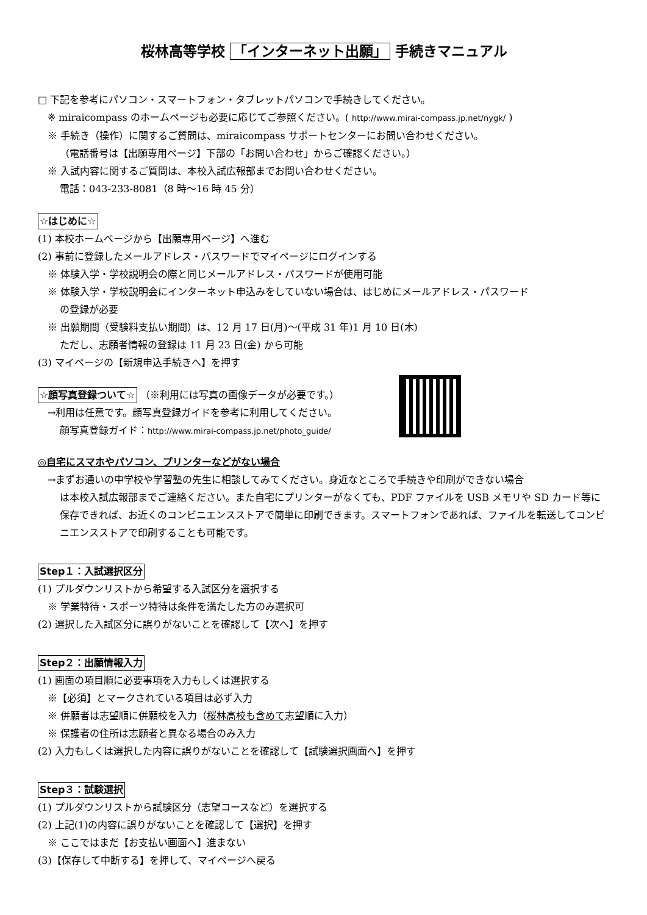桜林高等学校 「インターネット出願」 手続きマニュアル
□ 下記を参考にパソコン・スマートフォン・タブレットパソコンで手続きしてください。
※ miraicompass のホームページも必要に応じてご参照ください。( http://www.mirai-compass.jp.net/nygk/ )
※ 手続き（操作）に関するご質問は、miraicompass サポートセンターにお問い合わせください。
（電話番号は【出願専用ページ】下部の「お問い合わせ」からご確認ください。）
※ 入試内容に関するご質問は、本校入試広報部までお問い合わせください。
電話：043-233-8081（8 時～16 時 45 分）
☆はじめに☆
(1) 本校ホームページから【出願専用ページ】へ進む
(2) 事前に登録したメールアドレス・パスワードでマイページにログインする
※ 体験入学・学校説明会の際と同じメールアドレス・パスワードが使用可能
※ 体験入学・学校説明会にインターネット申込みをしていない場合は、はじめにメールアドレス・パスワード
の登録が必要
※ 出願期間（受験料支払い期間）は、12 月 17 日(月)～(平成 31 年)1 月 10 日(木)
ただし、志願者情報の登録は 11 月 23 日(金) から可能
(3) マイページの【新規申込手続きへ】を押す
☆顔写真登録ついて☆ （※利用には写真の画像データが必要です。）
→利用は任意です。顔写真登録ガイドを参考に利用してください。
顔写真登録ガイド：http://www.mirai-compass.jp.net/photo_guide/
◎自宅にスマホやパソコン、プリンターなどがない場合
→まずお通いの中学校や学習塾の先生に相談してみてください。身近なところで手続きや印刷ができない場合
は本校入試広報部までご連絡ください。また自宅にプリンターがなくても、PDF ファイルを USB メモリや SD カード等に保存できれば、お近くのコンビニエンスストアで簡単に印刷できます。スマートフォンであれば、ファイルを転送してコンビニエンスストアで印刷することも可能です。
Step１：入試選択区分
(1) プルダウンリストから希望する入試区分を選択する
※ 学業特待・スポーツ特待は条件を満たした方のみ選択可
(2) 選択した入試区分に誤りがないことを確認して【次へ】を押す
Step２：出願情報入力
(1) 画面の項目順に必要事項を入力もしくは選択する
※【必須】とマークされている項目は必ず入力
※ 併願者は志望順に併願校を入力（桜林高校も含めて志望順に入力）
※ 保護者の住所は志願者と異なる場合のみ入力
(2) 入力もしくは選択した内容に誤りがないことを確認して【試験選択画面へ】を押す
Step３：試験選択
(1) プルダウンリストから試験区分（志望コースなど）を選択する
(2) 上記(1)の内容に誤りがないことを確認して【選択】を押す
※ ここではまだ【お支払い画面へ】進まない
(3)【保存して中断する】を押して、マイページへ戻る